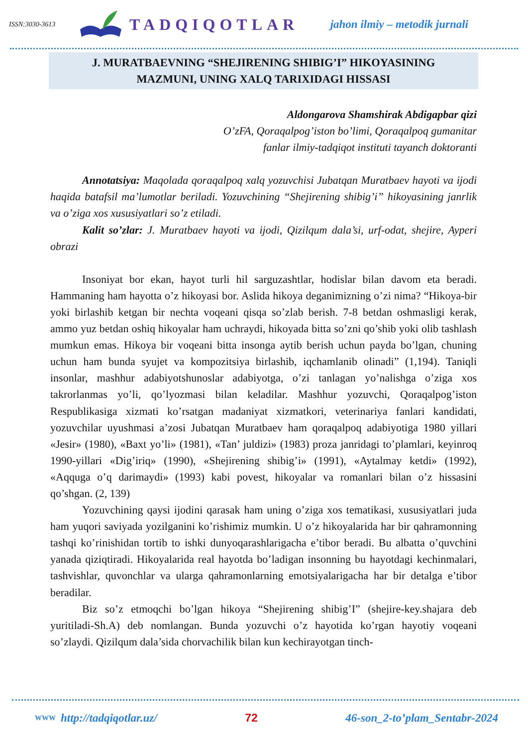ISSN:3030-3613
TADQIQOTLAR
jahon ilmiy – metodik jurnali
J. MURATBAEVNING “SHEJIRENING SHIBIG’I” HIKOYASINING
MAZMUNI, UNING XALQ TARIXIDAGI HISSASI
Aldongarova Shamshirak Abdigapbar qizi
O’zFA, Qoraqalpog’iston bo’limi, Qoraqalpoq gumanitar
fanlar ilmiy-tadqiqot instituti tayanch doktoranti
Annotatsiya: Maqolada qoraqalpoq xalq yozuvchisi Jubatqan Muratbaev hayoti va ijodi haqida batafsil ma’lumotlar beriladi. Yozuvchining “Shejirening shibig’i” hikoyasining janrlik va o’ziga xos xususiyatlari so’z etiladi.
Kalit so’zlar: J. Muratbaev hayoti va ijodi, Qizilqum dala’si, urf-odat, shejire, Ayperi obrazi
Insoniyat bor ekan, hayot turli hil sarguzashtlar, hodislar bilan davom eta beradi. Hammaning ham hayotta o’z hikoyasi bor. Aslida hikoya deganimizning o’zi nima? “Hikoya-bir yoki birlashib ketgan bir nechta voqeani qisqa so’zlab berish. 7-8 betdan oshmasligi kerak, ammo yuz betdan oshiq hikoyalar ham uchraydi, hikoyada bitta so’zni qo’shib yoki olib tashlash mumkun emas. Hikoya bir voqeani bitta insonga aytib berish uchun payda bo’lgan, chuning uchun ham bunda syujet va kompozitsiya birlashib, iqchamlanib olinadi” (1,194). Taniqli insonlar, mashhur adabiyotshunoslar adabiyotga, o’zi tanlagan yo’nalishga o’ziga xos takrorlanmas yo’li, qo’lyozmasi bilan keladilar. Mashhur yozuvchi, Qoraqalpog’iston Respublikasiga xizmati ko’rsatgan madaniyat xizmatkori, veterinariya fanlari kandidati, yozuvchilar uyushmasi a’zosi Jubatqan Muratbaev ham qoraqalpoq adabiyotiga 1980 yillari «Jesir» (1980), «Baxt yo’li» (1981), «Tan’ juldizi» (1983) proza janridagi to’plamlari, keyinroq 1990-yillari «Dig’iriq» (1990), «Shejirening shibig’i» (1991), «Aytalmay ketdi» (1992), «Aqquga o’q darimaydi» (1993) kabi povest, hikoyalar va romanlari bilan o’z hissasini qo’shgan. (2, 139)
Yozuvchining qaysi ijodini qarasak ham uning o’ziga xos tematikasi, xususiyatlari juda ham yuqori saviyada yozilganini ko’rishimiz mumkin. U o’z hikoyalarida har bir qahramonning tashqi ko’rinishidan tortib to ishki dunyoqarashlarigacha e’tibor beradi. Bu albatta o’quvchini yanada qiziqtiradi. Hikoyalarida real hayotda bo’ladigan insonning bu hayotdagi kechinmalari, tashvishlar, quvonchlar va ularga qahramonlarning emotsiyalarigacha har bir detalga e’tibor beradilar.
Biz so’z etmoqchi bo’lgan hikoya “Shejirening shibig’I” (shejire-key.shajara deb yuritiladi-Sh.A) deb nomlangan. Bunda yozuvchi o’z hayotida ko’rgan hayotiy voqeani so’zlaydi. Qizilqum dala’sida chorvachilik bilan kun kechirayotgan tinch-
WWW http://tadqiqotlar.uz/ 72 46-son_2-to’plam_Sentabr-2024